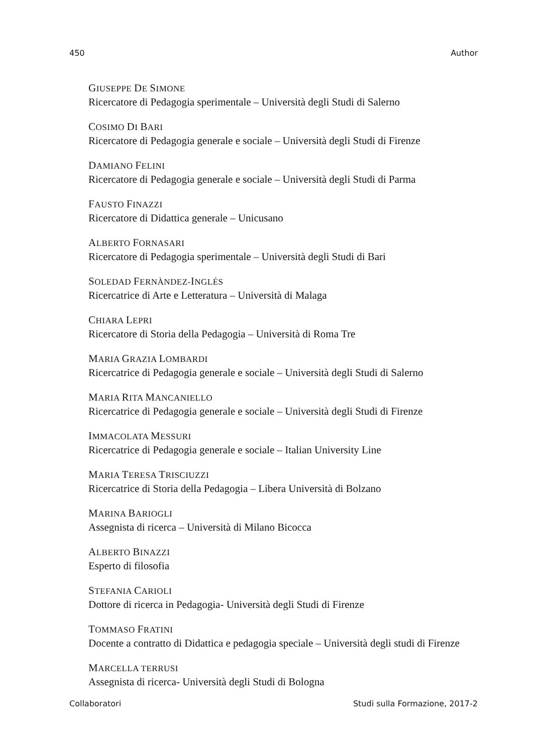450 Author
GIUSEPPE DE SIMONE
Ricercatore di Pedagogia sperimentale – Università degli Studi di Salerno
COSIMO DI BARI
Ricercatore di Pedagogia generale e sociale – Università degli Studi di Firenze
DAMIANO FELINI
Ricercatore di Pedagogia generale e sociale – Università degli Studi di Parma
FAUSTO FINAZZI
Ricercatore di Didattica generale – Unicusano
ALBERTO FORNASARI
Ricercatore di Pedagogia sperimentale – Università degli Studi di Bari
SOLEDAD FERNÀNDEZ-INGLÉS
Ricercatrice di Arte e Letteratura – Università di Malaga
CHIARA LEPRI
Ricercatore di Storia della Pedagogia – Università di Roma Tre
MARIA GRAZIA LOMBARDI
Ricercatrice di Pedagogia generale e sociale – Università degli Studi di Salerno
MARIA RITA MANCANIELLO
Ricercatrice di Pedagogia generale e sociale – Università degli Studi di Firenze
IMMACOLATA MESSURI
Ricercatrice di Pedagogia generale e sociale – Italian University Line
MARIA TERESA TRISCIUZZI
Ricercatrice di Storia della Pedagogia – Libera Università di Bolzano
MARINA BARIOGLI
Assegnista di ricerca – Università di Milano Bicocca
ALBERTO BINAZZI
Esperto di filosofia
STEFANIA CARIOLI
Dottore di ricerca in Pedagogia- Università degli Studi di Firenze
TOMMASO FRATINI
Docente a contratto di Didattica e pedagogia speciale – Università degli studi di Firenze
MARCELLA TERRUSI
Assegnista di ricerca- Università degli Studi di Bologna
Collaboratori Studi sulla Formazione, 2017-2